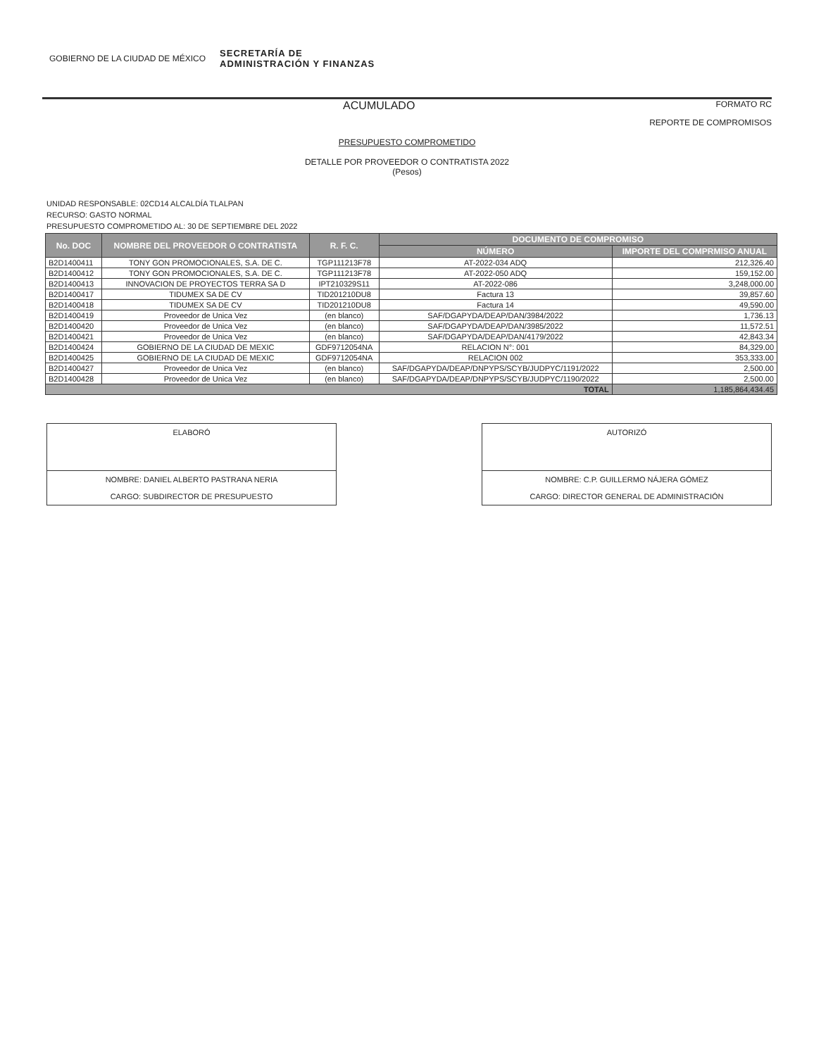GOBIERNO DE LA CIUDAD DE MÉXICO SECRETARÍA DE
ADMINISTRACIÓN Y FINANZAS
ACUMULADO FORMATO RC
REPORTE DE COMPROMISOS
PRESUPUESTO COMPROMETIDO
DETALLE POR PROVEEDOR O CONTRATISTA 2022
(Pesos)
UNIDAD RESPONSABLE: 02CD14 ALCALDÍA TLALPAN
RECURSO: GASTO NORMAL
PRESUPUESTO COMPROMETIDO AL: 30 DE SEPTIEMBRE DEL 2022
| No. DOC | NOMBRE DEL PROVEEDOR O CONTRATISTA | R. F. C. | DOCUMENTO DE COMPROMISO | |
| --- | --- | --- | --- | --- |
| | | | NÚMERO | IMPORTE DEL COMPRMISO ANUAL |
| B2D1400411 | TONY GON PROMOCIONALES, S.A. DE C. | TGP111213F78 | AT-2022-034 ADQ | 212,326.40 |
| B2D1400412 | TONY GON PROMOCIONALES, S.A. DE C. | TGP111213F78 | AT-2022-050 ADQ | 159,152.00 |
| B2D1400413 | INNOVACION DE PROYECTOS TERRA SA D | IPT210329S11 | AT-2022-086 | 3,248,000.00 |
| B2D1400417 | TIDUMEX SA DE CV | TID201210DU8 | Factura 13 | 39,857.60 |
| B2D1400418 | TIDUMEX SA DE CV | TID201210DU8 | Factura 14 | 49,590.00 |
| B2D1400419 | Proveedor de Unica Vez | (en blanco) | SAF/DGAPYDA/DEAP/DAN/3984/2022 | 1,736.13 |
| B2D1400420 | Proveedor de Unica Vez | (en blanco) | SAF/DGAPYDA/DEAP/DAN/3985/2022 | 11,572.51 |
| B2D1400421 | Proveedor de Unica Vez | (en blanco) | SAF/DGAPYDA/DEAP/DAN/4179/2022 | 42,843.34 |
| B2D1400424 | GOBIERNO DE LA CIUDAD DE MEXIC | GDF9712054NA | RELACION N°: 001 | 84,329.00 |
| B2D1400425 | GOBIERNO DE LA CIUDAD DE MEXIC | GDF9712054NA | RELACION 002 | 353,333.00 |
| B2D1400427 | Proveedor de Unica Vez | (en blanco) | SAF/DGAPYDA/DEAP/DNPYPS/SCYB/JUDPYC/1191/2022 | 2,500.00 |
| B2D1400428 | Proveedor de Unica Vez | (en blanco) | SAF/DGAPYDA/DEAP/DNPYPS/SCYB/JUDPYC/1190/2022 | 2,500.00 |
| TOTAL | | | | 1,185,864,434.45 |
ELABORÓ
NOMBRE: DANIEL ALBERTO PASTRANA NERIA
CARGO: SUBDIRECTOR DE PRESUPUESTO
AUTORIZÓ
NOMBRE: C.P. GUILLERMO NÁJERA GÓMEZ
CARGO: DIRECTOR GENERAL DE ADMINISTRACIÓN